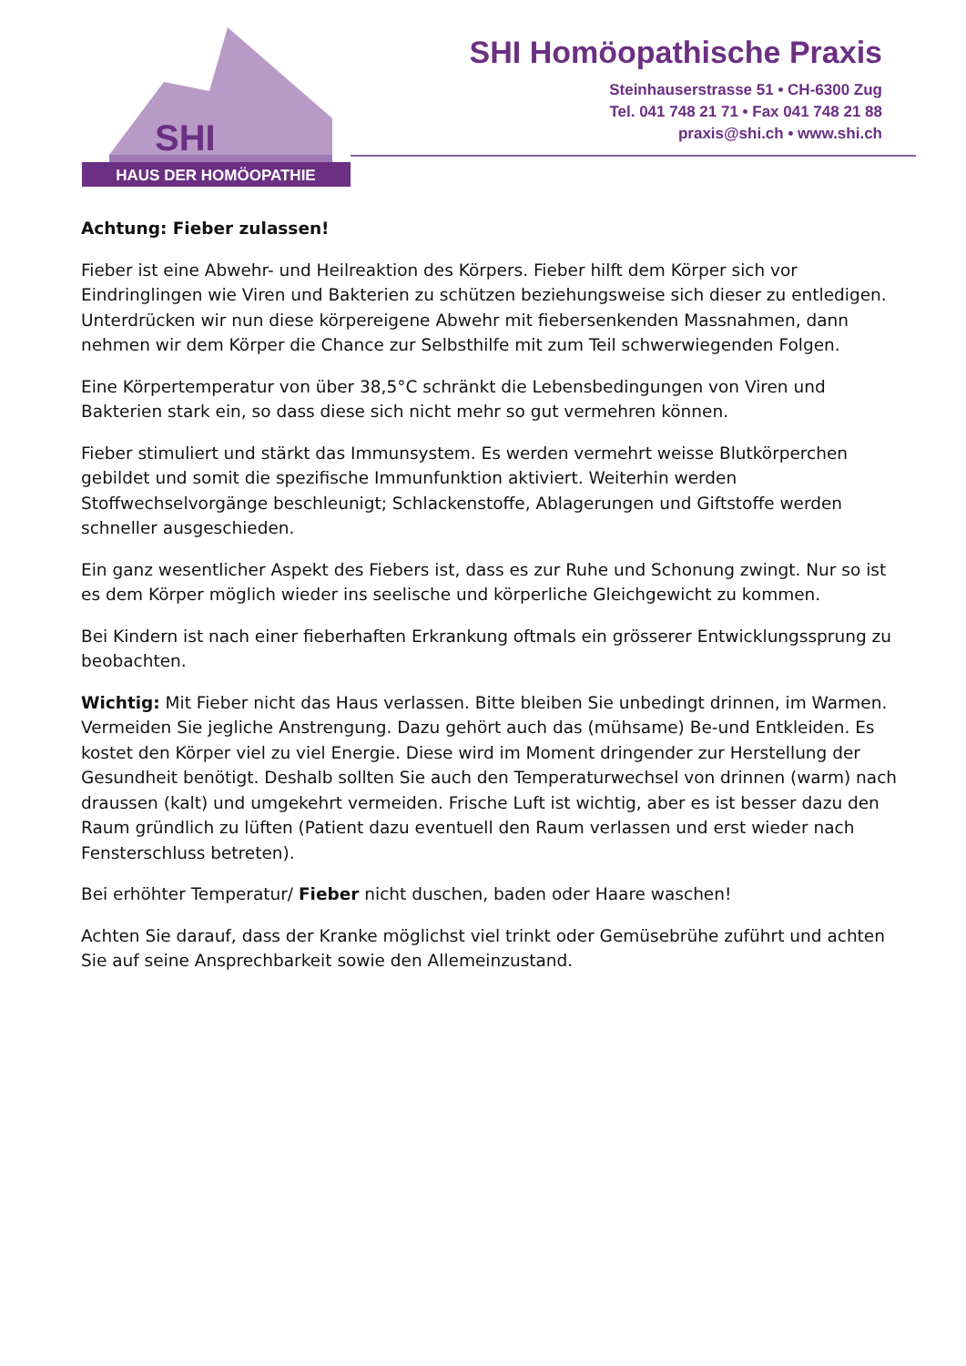SHI
HAUS DER HOMÖOPATHIE
SHI Homöopathische Praxis
Steinhauserstrasse 51 • CH-6300 Zug
Tel. 041 748 21 71 • Fax 041 748 21 88
praxis@shi.ch • www.shi.ch
Achtung: Fieber zulassen!
Fieber ist eine Abwehr- und Heilreaktion des Körpers. Fieber hilft dem Körper sich vor Eindringlingen wie Viren und Bakterien zu schützen beziehungsweise sich dieser zu entledigen. Unterdrücken wir nun diese körpereigene Abwehr mit fiebersenkenden Massnahmen, dann nehmen wir dem Körper die Chance zur Selbsthilfe mit zum Teil schwerwiegenden Folgen.
Eine Körpertemperatur von über 38,5°C schränkt die Lebensbedingungen von Viren und Bakterien stark ein, so dass diese sich nicht mehr so gut vermehren können.
Fieber stimuliert und stärkt das Immunsystem. Es werden vermehrt weisse Blutkörperchen gebildet und somit die spezifische Immunfunktion aktiviert. Weiterhin werden Stoffwechselvorgänge beschleunigt; Schlackenstoffe, Ablagerungen und Giftstoffe werden schneller ausgeschieden.
Ein ganz wesentlicher Aspekt des Fiebers ist, dass es zur Ruhe und Schonung zwingt. Nur so ist es dem Körper möglich wieder ins seelische und körperliche Gleichgewicht zu kommen.
Bei Kindern ist nach einer fieberhaften Erkrankung oftmals ein grösserer Entwicklungssprung zu beobachten.
Wichtig: Mit Fieber nicht das Haus verlassen. Bitte bleiben Sie unbedingt drinnen, im Warmen. Vermeiden Sie jegliche Anstrengung. Dazu gehört auch das (mühsame) Be-und Entkleiden. Es kostet den Körper viel zu viel Energie. Diese wird im Moment dringender zur Herstellung der Gesundheit benötigt. Deshalb sollten Sie auch den Temperaturwechsel von drinnen (warm) nach draussen (kalt) und umgekehrt vermeiden. Frische Luft ist wichtig, aber es ist besser dazu den Raum gründlich zu lüften (Patient dazu eventuell den Raum verlassen und erst wieder nach Fensterschluss betreten).
Bei erhöhter Temperatur/ Fieber nicht duschen, baden oder Haare waschen!
Achten Sie darauf, dass der Kranke möglichst viel trinkt oder Gemüsebrühe zuführt und achten Sie auf seine Ansprechbarkeit sowie den Allemeinzustand.